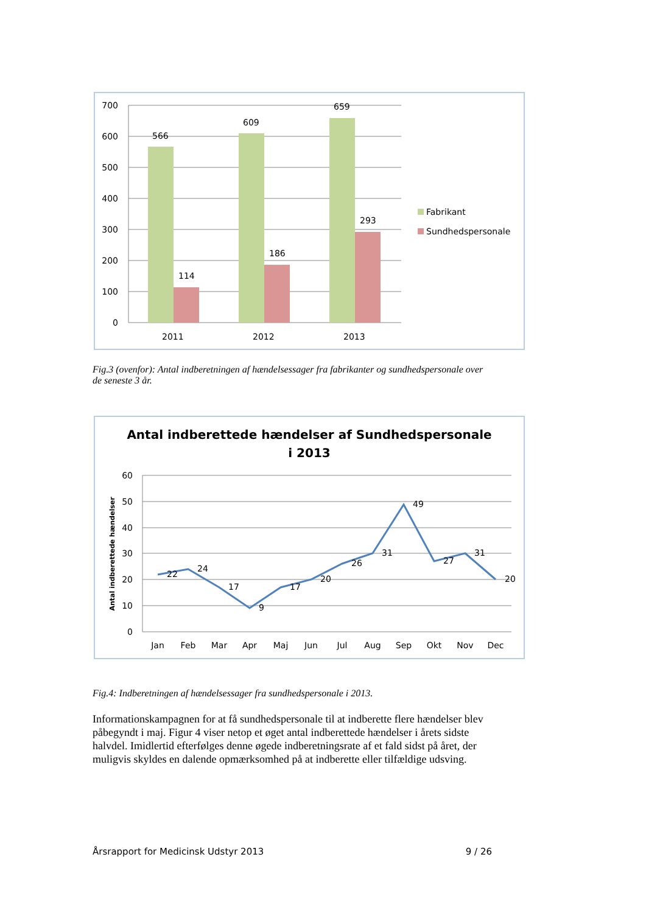566
114
609
186
659
293
700
600
500
400
300
200
100
0
2011
2012
2013
Fabrikant
Sundhedspersonale
Fig.3 (ovenfor): Antal indberetningen af hændelsessager fra fabrikanter og sundhedspersonale over de seneste 3 år.
Antal indberettede hændelser af Sundhedspersonale
i 2013
60
50
40
30
20
10
0
Antal indberettede hændelser
22
24
17
9
17
20
26
31
49
27
31
20
Jan
Feb
Mar
Apr
Maj
Jun
Jul
Aug
Sep
Okt
Nov
Dec
Fig.4: Indberetningen af hændelsessager fra sundhedspersonale i 2013.
Informationskampagnen for at få sundhedspersonale til at indberette flere hændelser blev påbegyndt i maj. Figur 4 viser netop et øget antal indberettede hændelser i årets sidste halvdel. Imidlertid efterfølges denne øgede indberetningsrate af et fald sidst på året, der muligvis skyldes en dalende opmærksomhed på at indberette eller tilfældige udsving.
Årsrapport for Medicinsk Udstyr 2013 9 / 26